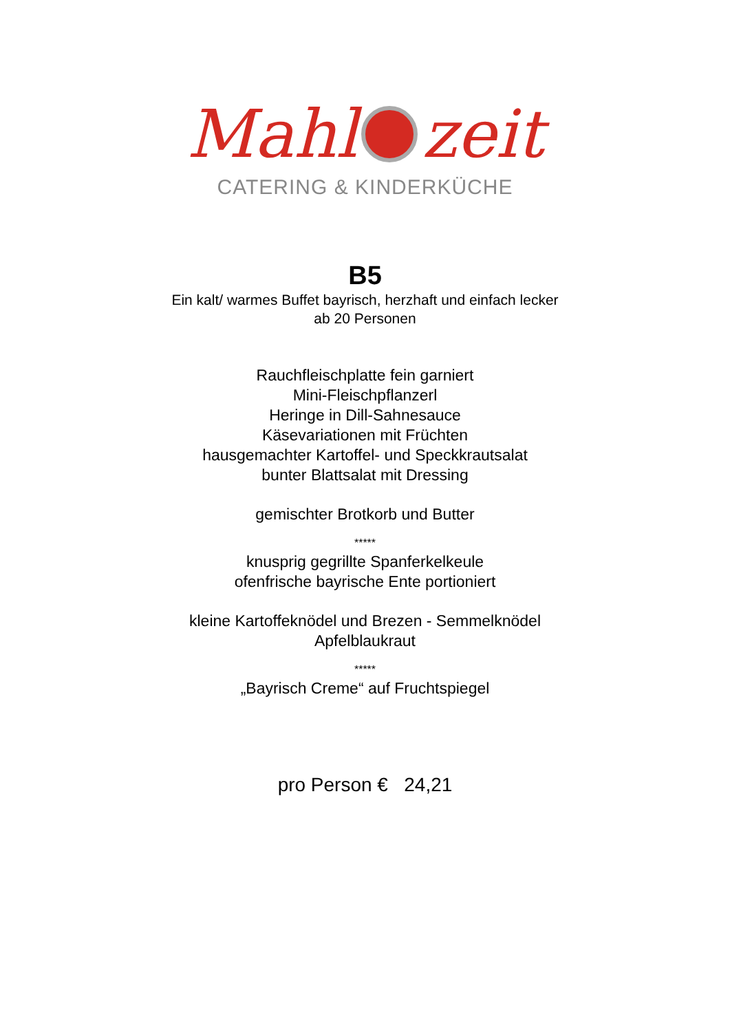Mahl zeit
CATERING & KINDERKÜCHE
B5
Ein kalt/ warmes Buffet bayrisch, herzhaft und einfach lecker
ab 20 Personen
Rauchfleischplatte fein garniert
Mini-Fleischpflanzerl
Heringe in Dill-Sahnesauce
Käsevariationen mit Früchten
hausgemachter Kartoffel- und Speckkrautsalat
bunter Blattsalat mit Dressing
gemischter Brotkorb und Butter
*****
knusprig gegrillte Spanferkelkeule
ofenfrische bayrische Ente portioniert
kleine Kartoffeknödel und Brezen - Semmelknödel
Apfelblaukraut
*****
„Bayrisch Creme“ auf Fruchtspiegel
pro Person € 24,21